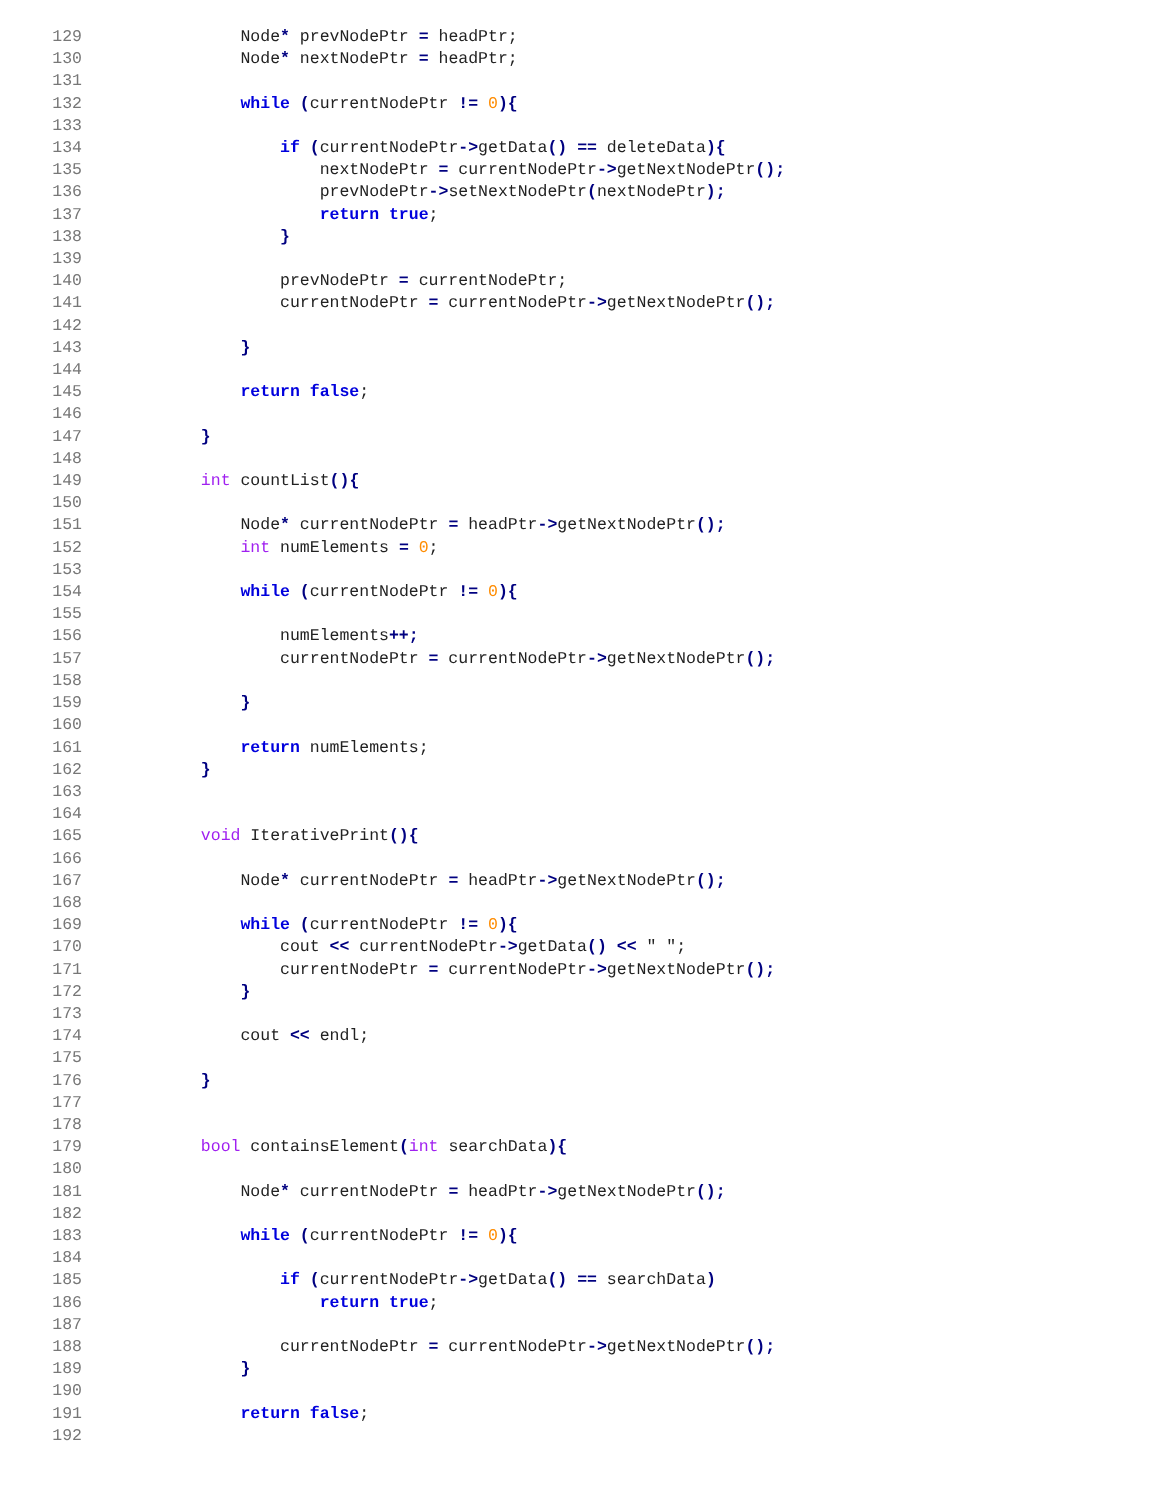129                Node* prevNodePtr = headPtr;
130                Node* nextNodePtr = headPtr;
131
132                while (currentNodePtr != 0){
133
134                    if (currentNodePtr->getData() == deleteData){
135                        nextNodePtr = currentNodePtr->getNextNodePtr();
136                        prevNodePtr->setNextNodePtr(nextNodePtr);
137                        return true;
138                    }
139
140                    prevNodePtr = currentNodePtr;
141                    currentNodePtr = currentNodePtr->getNextNodePtr();
142
143                }
144
145                return false;
146
147            }
148
149            int countList(){
150
151                Node* currentNodePtr = headPtr->getNextNodePtr();
152                int numElements = 0;
153
154                while (currentNodePtr != 0){
155
156                    numElements++;
157                    currentNodePtr = currentNodePtr->getNextNodePtr();
158
159                }
160
161                return numElements;
162            }
163
164
165            void IterativePrint(){
166
167                Node* currentNodePtr = headPtr->getNextNodePtr();
168
169                while (currentNodePtr != 0){
170                    cout << currentNodePtr->getData() << " ";
171                    currentNodePtr = currentNodePtr->getNextNodePtr();
172                }
173
174                cout << endl;
175
176            }
177
178
179            bool containsElement(int searchData){
180
181                Node* currentNodePtr = headPtr->getNextNodePtr();
182
183                while (currentNodePtr != 0){
184
185                    if (currentNodePtr->getData() == searchData)
186                        return true;
187
188                    currentNodePtr = currentNodePtr->getNextNodePtr();
189                }
190
191                return false;
192